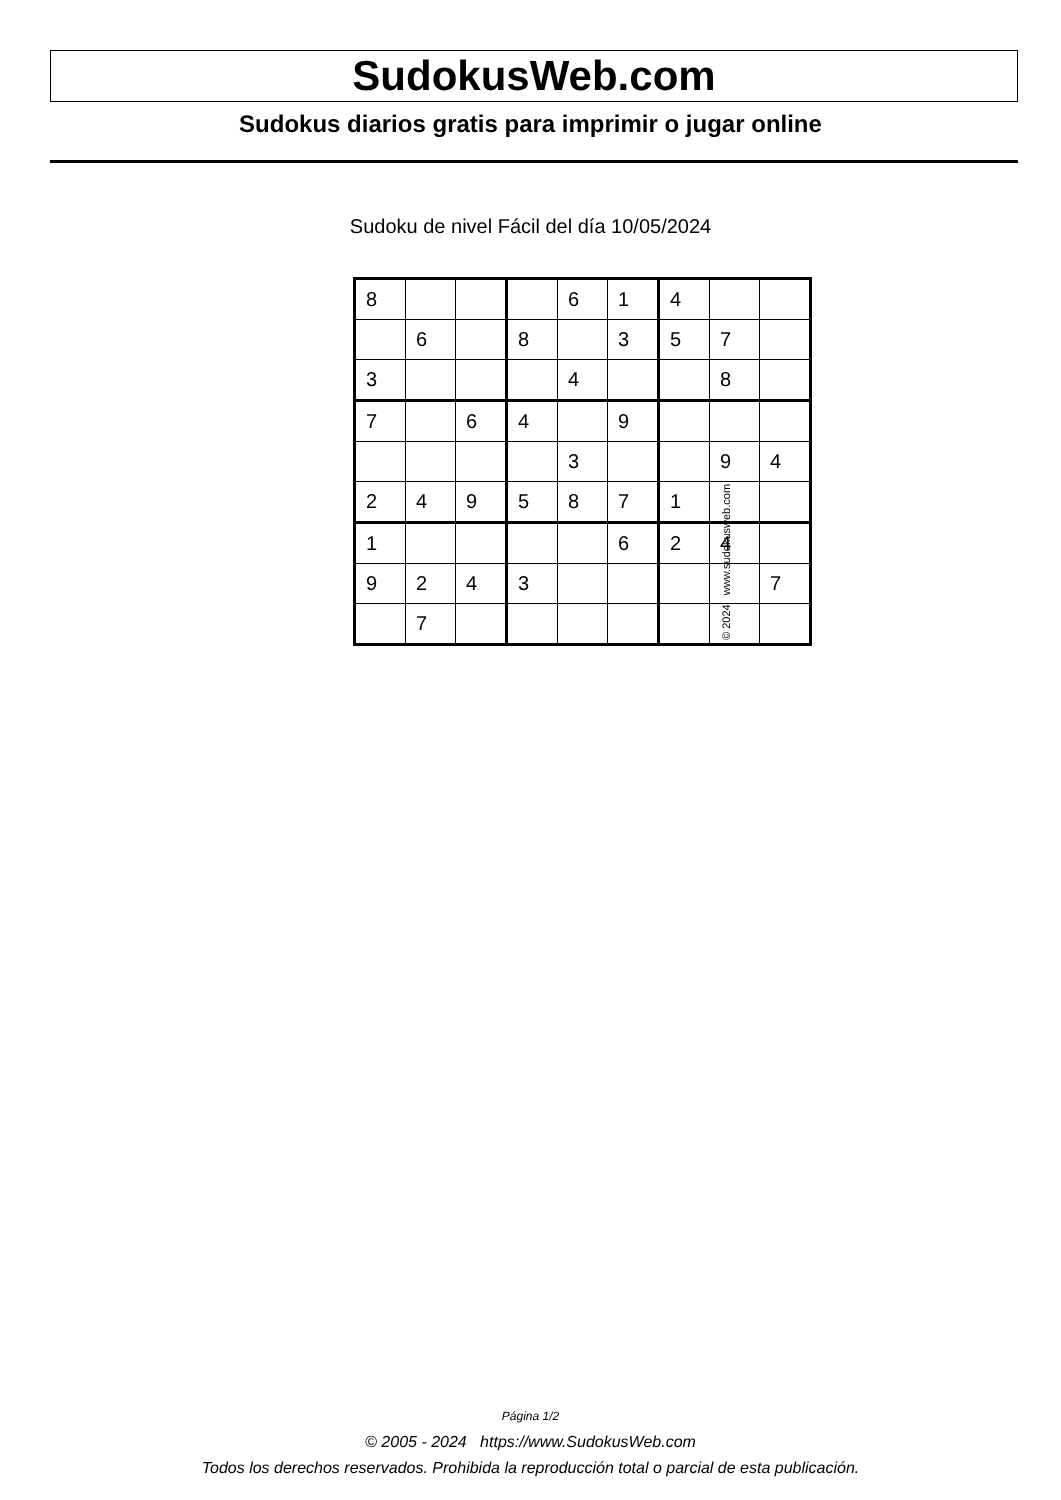SudokusWeb.com
Sudokus diarios gratis para imprimir o jugar online
Sudoku de nivel Fácil del día 10/05/2024
| 8 | | | | 6 | 1 | 4 | | |
| | 6 | | 8 | | 3 | 5 | 7 | |
| 3 | | | | 4 | | | 8 | |
| 7 | | 6 | 4 | | 9 | | | |
| | | | | 3 | | | 9 | 4 |
| 2 | 4 | 9 | 5 | 8 | 7 | 1 | | |
| 1 | | | | | 6 | 2 | 4 | |
| 9 | 2 | 4 | 3 | | | | | 7 |
| | 7 | | | | | | | |
© 2024 www.sudokusweb.com
Página 1/2
© 2005 - 2024 https://www.SudokusWeb.com
Todos los derechos reservados. Prohibida la reproducción total o parcial de esta publicación.